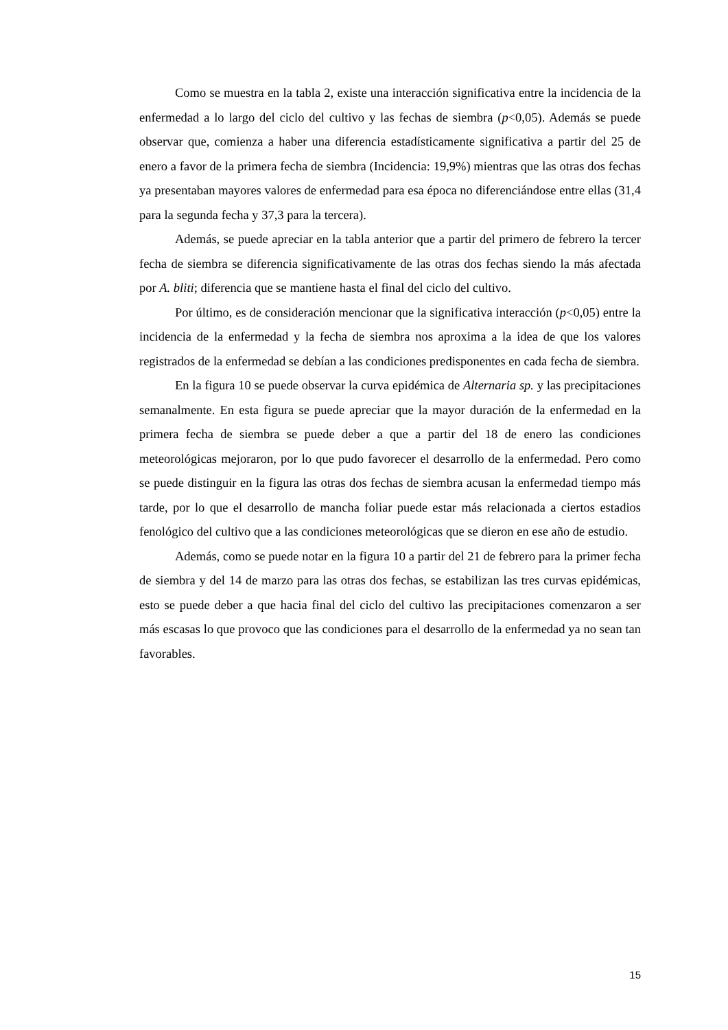Como se muestra en la tabla 2, existe una interacción significativa entre la incidencia de la enfermedad a lo largo del ciclo del cultivo y las fechas de siembra (p<0,05). Además se puede observar que, comienza a haber una diferencia estadísticamente significativa a partir del 25 de enero a favor de la primera fecha de siembra (Incidencia: 19,9%) mientras que las otras dos fechas ya presentaban mayores valores de enfermedad para esa época no diferenciándose entre ellas (31,4 para la segunda fecha y 37,3 para la tercera).
Además, se puede apreciar en la tabla anterior que a partir del primero de febrero la tercer fecha de siembra se diferencia significativamente de las otras dos fechas siendo la más afectada por A. bliti; diferencia que se mantiene hasta el final del ciclo del cultivo.
Por último, es de consideración mencionar que la significativa interacción (p<0,05) entre la incidencia de la enfermedad y la fecha de siembra nos aproxima a la idea de que los valores registrados de la enfermedad se debían a las condiciones predisponentes en cada fecha de siembra.
En la figura 10 se puede observar la curva epidémica de Alternaria sp. y las precipitaciones semanalmente. En esta figura se puede apreciar que la mayor duración de la enfermedad en la primera fecha de siembra se puede deber a que a partir del 18 de enero las condiciones meteorológicas mejoraron, por lo que pudo favorecer el desarrollo de la enfermedad. Pero como se puede distinguir en la figura las otras dos fechas de siembra acusan la enfermedad tiempo más tarde, por lo que el desarrollo de mancha foliar puede estar más relacionada a ciertos estadios fenológico del cultivo que a las condiciones meteorológicas que se dieron en ese año de estudio.
Además, como se puede notar en la figura 10 a partir del 21 de febrero para la primer fecha de siembra y del 14 de marzo para las otras dos fechas, se estabilizan las tres curvas epidémicas, esto se puede deber a que hacia final del ciclo del cultivo las precipitaciones comenzaron a ser más escasas lo que provoco que las condiciones para el desarrollo de la enfermedad ya no sean tan favorables.
15